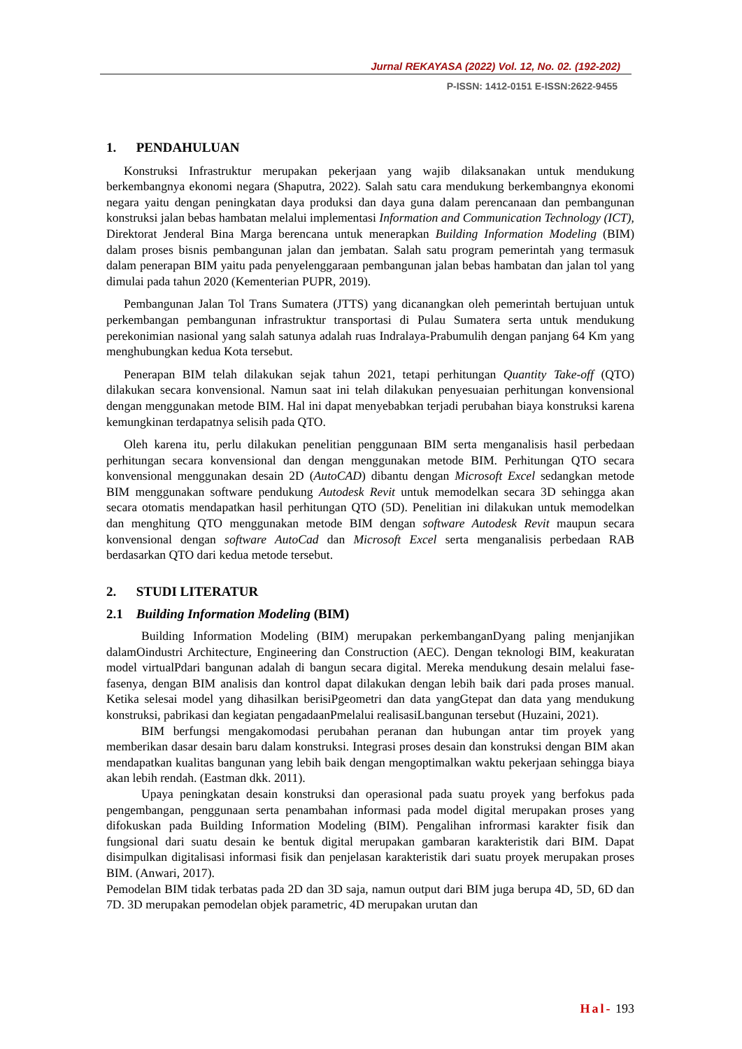Jurnal REKAYASA (2022) Vol. 12, No. 02. (192-202)
P-ISSN: 1412-0151 E-ISSN:2622-9455
1. PENDAHULUAN
Konstruksi Infrastruktur merupakan pekerjaan yang wajib dilaksanakan untuk mendukung berkembangnya ekonomi negara (Shaputra, 2022). Salah satu cara mendukung berkembangnya ekonomi negara yaitu dengan peningkatan daya produksi dan daya guna dalam perencanaan dan pembangunan konstruksi jalan bebas hambatan melalui implementasi Information and Communication Technology (ICT), Direktorat Jenderal Bina Marga berencana untuk menerapkan Building Information Modeling (BIM) dalam proses bisnis pembangunan jalan dan jembatan. Salah satu program pemerintah yang termasuk dalam penerapan BIM yaitu pada penyelenggaraan pembangunan jalan bebas hambatan dan jalan tol yang dimulai pada tahun 2020 (Kementerian PUPR, 2019).
Pembangunan Jalan Tol Trans Sumatera (JTTS) yang dicanangkan oleh pemerintah bertujuan untuk perkembangan pembangunan infrastruktur transportasi di Pulau Sumatera serta untuk mendukung perekonimian nasional yang salah satunya adalah ruas Indralaya-Prabumulih dengan panjang 64 Km yang menghubungkan kedua Kota tersebut.
Penerapan BIM telah dilakukan sejak tahun 2021, tetapi perhitungan Quantity Take-off (QTO) dilakukan secara konvensional. Namun saat ini telah dilakukan penyesuaian perhitungan konvensional dengan menggunakan metode BIM. Hal ini dapat menyebabkan terjadi perubahan biaya konstruksi karena kemungkinan terdapatnya selisih pada QTO.
Oleh karena itu, perlu dilakukan penelitian penggunaan BIM serta menganalisis hasil perbedaan perhitungan secara konvensional dan dengan menggunakan metode BIM. Perhitungan QTO secara konvensional menggunakan desain 2D (AutoCAD) dibantu dengan Microsoft Excel sedangkan metode BIM menggunakan software pendukung Autodesk Revit untuk memodelkan secara 3D sehingga akan secara otomatis mendapatkan hasil perhitungan QTO (5D). Penelitian ini dilakukan untuk memodelkan dan menghitung QTO menggunakan metode BIM dengan software Autodesk Revit maupun secara konvensional dengan software AutoCad dan Microsoft Excel serta menganalisis perbedaan RAB berdasarkan QTO dari kedua metode tersebut.
2. STUDI LITERATUR
2.1 Building Information Modeling (BIM)
Building Information Modeling (BIM) merupakan perkembanganDyang paling menjanjikan dalamOindustri Architecture, Engineering dan Construction (AEC). Dengan teknologi BIM, keakuratan model virtualPdari bangunan adalah di bangun secara digital. Mereka mendukung desain melalui fase-fasenya, dengan BIM analisis dan kontrol dapat dilakukan dengan lebih baik dari pada proses manual. Ketika selesai model yang dihasilkan berisiPgeometri dan data yangGtepat dan data yang mendukung konstruksi, pabrikasi dan kegiatan pengadaanPmelalui realisasiLbangunan tersebut (Huzaini, 2021).
BIM berfungsi mengakomodasi perubahan peranan dan hubungan antar tim proyek yang memberikan dasar desain baru dalam konstruksi. Integrasi proses desain dan konstruksi dengan BIM akan mendapatkan kualitas bangunan yang lebih baik dengan mengoptimalkan waktu pekerjaan sehingga biaya akan lebih rendah. (Eastman dkk. 2011).
Upaya peningkatan desain konstruksi dan operasional pada suatu proyek yang berfokus pada pengembangan, penggunaan serta penambahan informasi pada model digital merupakan proses yang difokuskan pada Building Information Modeling (BIM). Pengalihan infrormasi karakter fisik dan fungsional dari suatu desain ke bentuk digital merupakan gambaran karakteristik dari BIM. Dapat disimpulkan digitalisasi informasi fisik dan penjelasan karakteristik dari suatu proyek merupakan proses BIM. (Anwari, 2017).
Pemodelan BIM tidak terbatas pada 2D dan 3D saja, namun output dari BIM juga berupa 4D, 5D, 6D dan 7D. 3D merupakan pemodelan objek parametric, 4D merupakan urutan dan
Hal- 193